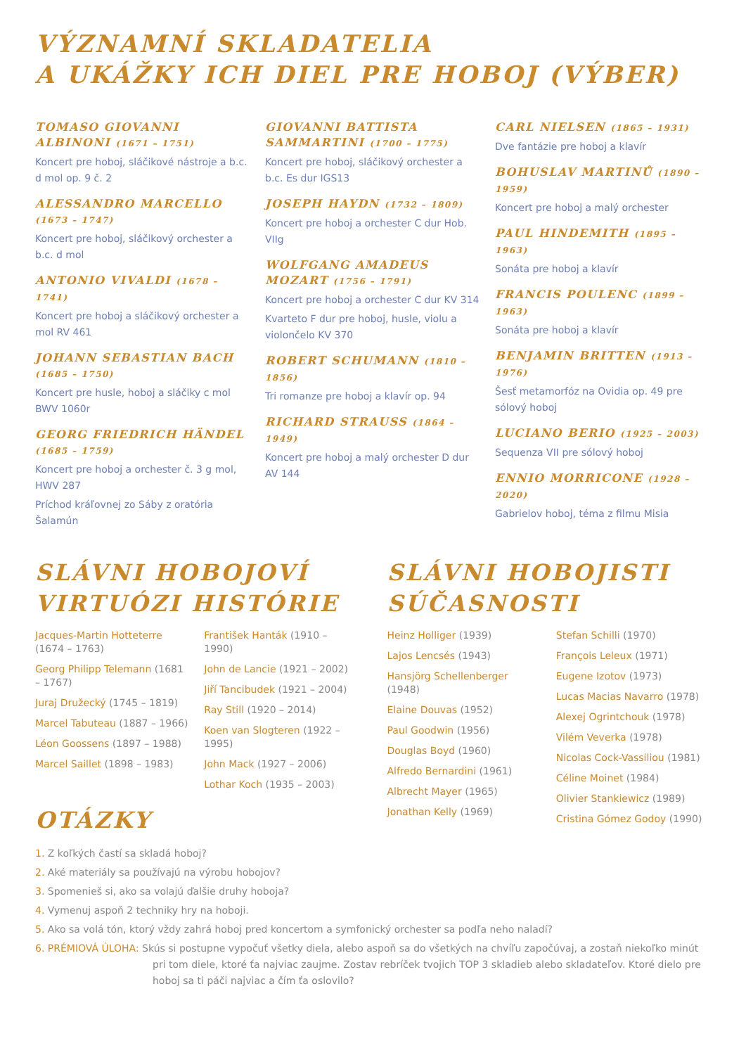VÝZNAMNÍ SKLADATELIA
A UKÁŽKY ICH DIEL PRE HOBOJ (VÝBER)
TOMASO GIOVANNI ALBINONI (1671 – 1751)
Koncert pre hoboj, sláčikové nástroje a b.c. d mol op. 9 č. 2
ALESSANDRO MARCELLO (1673 – 1747)
Koncert pre hoboj, sláčikový orchester a b.c. d mol
ANTONIO VIVALDI (1678 – 1741)
Koncert pre hoboj a sláčikový orchester a mol RV 461
JOHANN SEBASTIAN BACH (1685 – 1750)
Koncert pre husle, hoboj a sláčiky c mol BWV 1060r
GEORG FRIEDRICH HÄNDEL (1685 – 1759)
Koncert pre hoboj a orchester č. 3 g mol, HWV 287
Príchod kráľovnej zo Sáby z oratória Šalamún
GIOVANNI BATTISTA SAMMARTINI (1700 – 1775)
Koncert pre hoboj, sláčikový orchester a b.c. Es dur IGS13
JOSEPH HAYDN (1732 – 1809)
Koncert pre hoboj a orchester C dur Hob. VIIg
WOLFGANG AMADEUS MOZART (1756 – 1791)
Koncert pre hoboj a orchester C dur KV 314
Kvarteto F dur pre hoboj, husle, violu a violončelo KV 370
ROBERT SCHUMANN (1810 – 1856)
Tri romanze pre hoboj a klavír op. 94
RICHARD STRAUSS (1864 – 1949)
Koncert pre hoboj a malý orchester D dur AV 144
CARL NIELSEN (1865 – 1931)
Dve fantázie pre hoboj a klavír
BOHUSLAV MARTINŮ (1890 – 1959)
Koncert pre hoboj a malý orchester
PAUL HINDEMITH (1895 – 1963)
Sonáta pre hoboj a klavír
FRANCIS POULENC (1899 – 1963)
Sonáta pre hoboj a klavír
BENJAMIN BRITTEN (1913 – 1976)
Šesť metamorfóz na Ovidia op. 49 pre sólový hoboj
LUCIANO BERIO (1925 – 2003)
Sequenza VII pre sólový hoboj
ENNIO MORRICONE (1928 – 2020)
Gabrielov hoboj, téma z filmu Misia
SLÁVNI HOBOJOVÍ
VIRTUÓZI HISTÓRIE
Jacques-Martin Hotteterre (1674 – 1763)
Georg Philipp Telemann (1681 – 1767)
Juraj Družecký (1745 – 1819)
Marcel Tabuteau (1887 – 1966)
Léon Goossens (1897 – 1988)
Marcel Saillet (1898 – 1983)
František Hanták (1910 – 1990)
John de Lancie (1921 – 2002)
Jiří Tancibudek (1921 – 2004)
Ray Still (1920 – 2014)
Koen van Slogteren (1922 – 1995)
John Mack (1927 – 2006)
Lothar Koch (1935 – 2003)
SLÁVNI HOBOJISTI
SÚČASNOSTI
Heinz Holliger (1939)
Lajos Lencsés (1943)
Hansjörg Schellenberger (1948)
Elaine Douvas (1952)
Paul Goodwin (1956)
Douglas Boyd (1960)
Alfredo Bernardini (1961)
Albrecht Mayer (1965)
Jonathan Kelly (1969)
Stefan Schilli (1970)
François Leleux (1971)
Eugene Izotov (1973)
Lucas Macias Navarro (1978)
Alexej Ogrintchouk (1978)
Vilém Veverka (1978)
Nicolas Cock-Vassiliou (1981)
Céline Moinet (1984)
Olivier Stankiewicz (1989)
Cristina Gómez Godoy (1990)
OTÁZKY
1. Z koľkých častí sa skladá hoboj?
2. Aké materiály sa používajú na výrobu hobojov?
3. Spomenieš si, ako sa volajú ďalšie druhy hoboja?
4. Vymenuj aspoň 2 techniky hry na hoboji.
5. Ako sa volá tón, ktorý vždy zahrá hoboj pred koncertom a symfonický orchester sa podľa neho naladí?
6. PRÉMIOVÁ ÚLOHA: Skús si postupne vypočuť všetky diela, alebo aspoň sa do všetkých na chvíľu započúvaj, a zostaň niekoľko minút pri tom diele, ktoré ťa najviac zaujme. Zostav rebríček tvojich TOP 3 skladieb alebo skladateľov. Ktoré dielo pre hoboj sa ti páči najviac a čím ťa oslovilo?